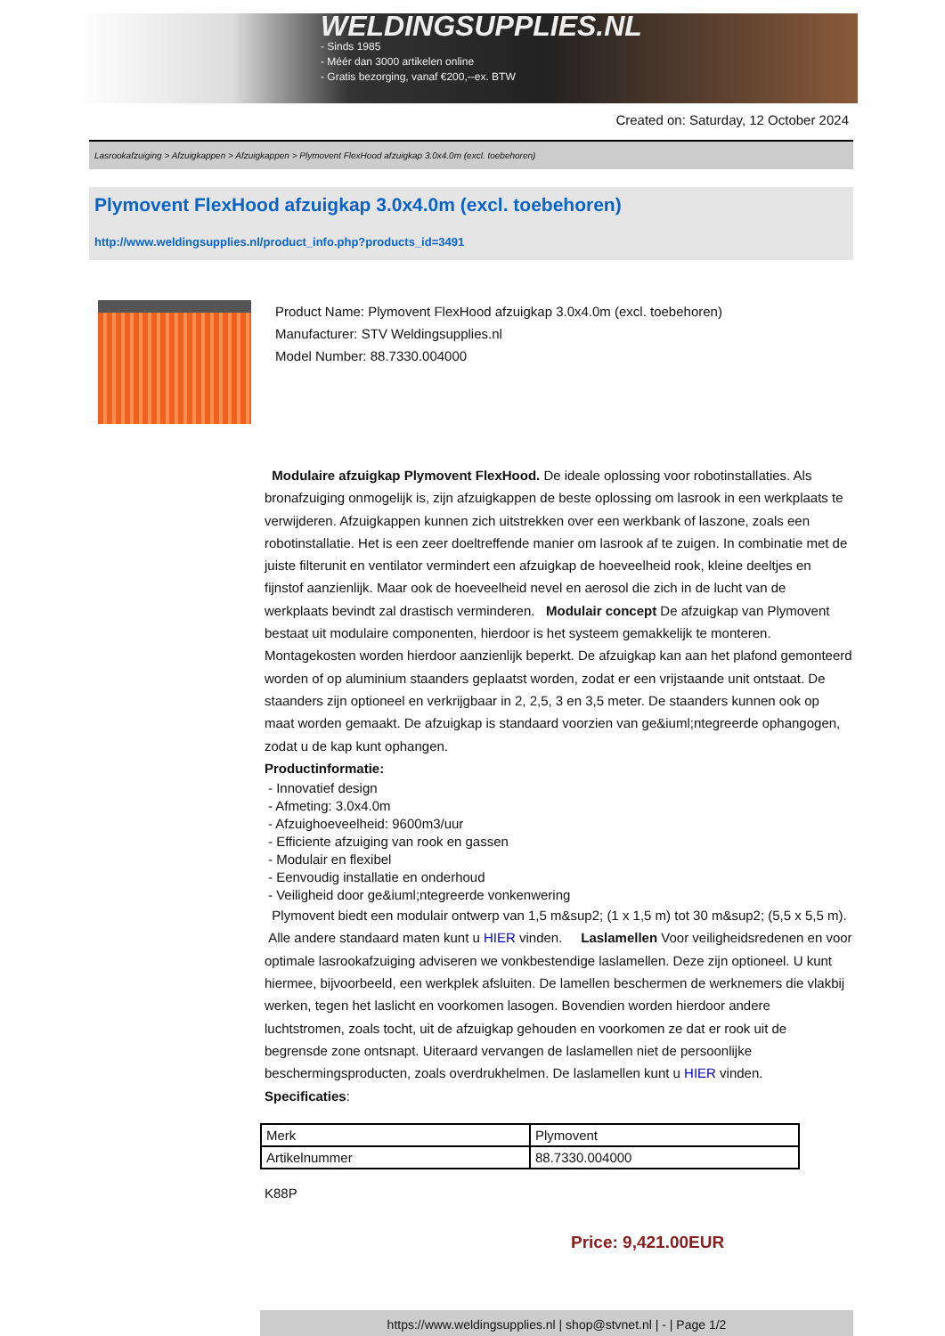WELDINGSUPPLIES.NL
- Sinds 1985
- Méér dan 3000 artikelen online
- Gratis bezorging, vanaf €200,--ex. BTW
Created on: Saturday, 12 October 2024
Lasrookafzuiging > Afzuigkappen > Afzuigkappen > Plymovent FlexHood afzuigkap 3.0x4.0m (excl. toebehoren)
Plymovent FlexHood afzuigkap 3.0x4.0m (excl. toebehoren)
http://www.weldingsupplies.nl/product_info.php?products_id=3491
Product Name: Plymovent FlexHood afzuigkap 3.0x4.0m (excl. toebehoren)
Manufacturer: STV Weldingsupplies.nl
Model Number: 88.7330.004000
Modulaire afzuigkap Plymovent FlexHood. De ideale oplossing voor robotinstallaties. Als bronafzuiging onmogelijk is, zijn afzuigkappen de beste oplossing om lasrook in een werkplaats te verwijderen. Afzuigkappen kunnen zich uitstrekken over een werkbank of laszone, zoals een robotinstallatie. Het is een zeer doeltreffende manier om lasrook af te zuigen. In combinatie met de juiste filterunit en ventilator vermindert een afzuigkap de hoeveelheid rook, kleine deeltjes en fijnstof aanzienlijk. Maar ook de hoeveelheid nevel en aerosol die zich in de lucht van de werkplaats bevindt zal drastisch verminderen. Modulair concept De afzuigkap van Plymovent bestaat uit modulaire componenten, hierdoor is het systeem gemakkelijk te monteren. Montagekosten worden hierdoor aanzienlijk beperkt. De afzuigkap kan aan het plafond gemonteerd worden of op aluminium staanders geplaatst worden, zodat er een vrijstaande unit ontstaat. De staanders zijn optioneel en verkrijgbaar in 2, 2,5, 3 en 3,5 meter. De staanders kunnen ook op maat worden gemaakt. De afzuigkap is standaard voorzien van ge&iuml;ntegreerde ophangogen, zodat u de kap kunt ophangen.
Productinformatie:
- Innovatief design
- Afmeting: 3.0x4.0m
- Afzuighoeveelheid: 9600m3/uur
- Efficiente afzuiging van rook en gassen
- Modulair en flexibel
- Eenvoudig installatie en onderhoud
- Veiligheid door ge&iuml;ntegreerde vonkenwering
Plymovent biedt een modulair ontwerp van 1,5 m&sup2; (1 x 1,5 m) tot 30 m&sup2; (5,5 x 5,5 m). Alle andere standaard maten kunt u HIER vinden. Laslamellen Voor veiligheidsredenen en voor optimale lasrookafzuiging adviseren we vonkbestendige laslamellen. Deze zijn optioneel. U kunt hiermee, bijvoorbeeld, een werkplek afsluiten. De lamellen beschermen de werknemers die vlakbij werken, tegen het laslicht en voorkomen lasogen. Bovendien worden hierdoor andere luchtstromen, zoals tocht, uit de afzuigkap gehouden en voorkomen ze dat er rook uit de begrensde zone ontsnapt. Uiteraard vervangen de laslamellen niet de persoonlijke beschermingsproducten, zoals overdrukhelmen. De laslamellen kunt u HIER vinden. Specificaties:
| Merk | Plymovent |
| Artikelnummer | 88.7330.004000 |
K88P
Price: 9,421.00EUR
https://www.weldingsupplies.nl | shop@stvnet.nl | - | Page 1/2